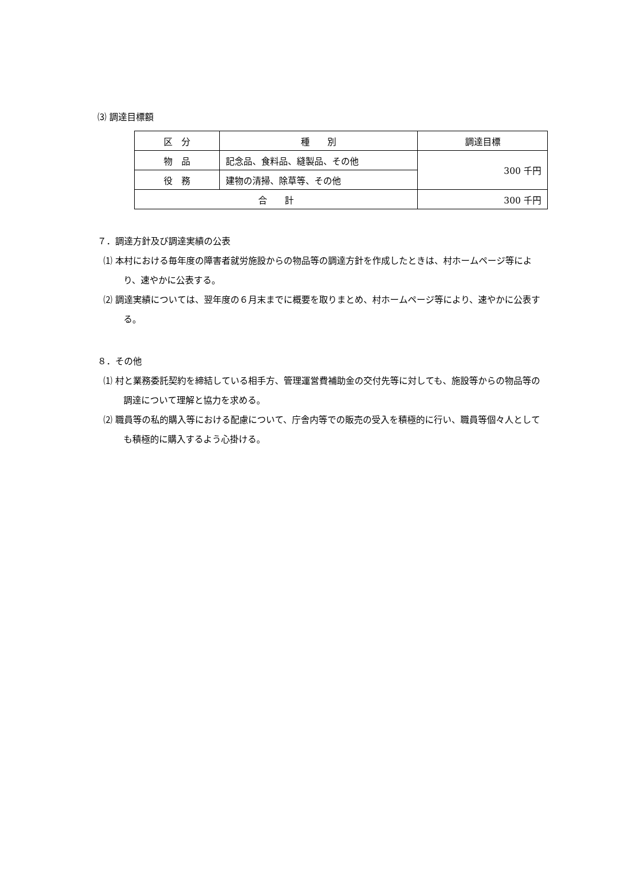⑶ 調達目標額
| 区 分 | 種 別 | 調達目標 |
| 物 品 | 記念品、食料品、縫製品、その他 | 300 千円 |
| 役 務 | 建物の清掃、除草等、その他 | |
| 合 計 | | 300 千円 |
７．調達方針及び調達実績の公表
⑴ 本村における毎年度の障害者就労施設からの物品等の調達方針を作成したときは、村ホームページ等により、速やかに公表する。
⑵ 調達実績については、翌年度の６月末までに概要を取りまとめ、村ホームページ等により、速やかに公表する。
８．その他
⑴ 村と業務委託契約を締結している相手方、管理運営費補助金の交付先等に対しても、施設等からの物品等の調達について理解と協力を求める。
⑵ 職員等の私的購入等における配慮について、庁舎内等での販売の受入を積極的に行い、職員等個々人としても積極的に購入するよう心掛ける。